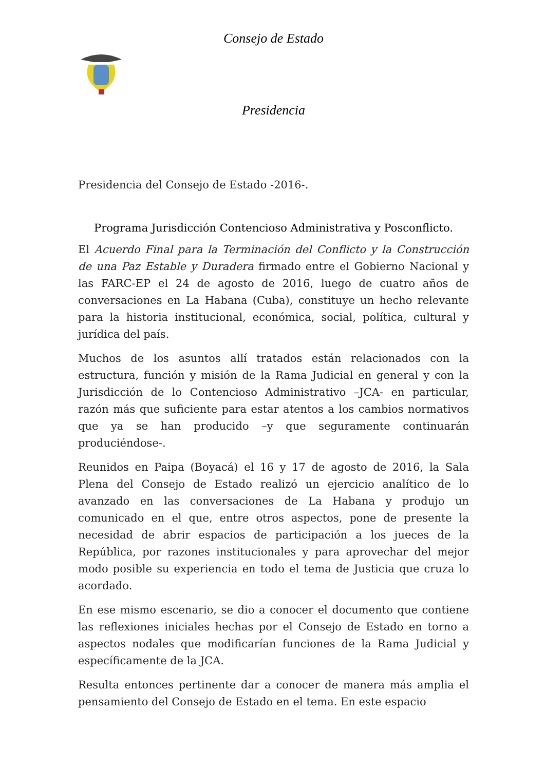Consejo de Estado
Presidencia
Presidencia del Consejo de Estado -2016-.
Programa Jurisdicción Contencioso Administrativa y Posconflicto.
El Acuerdo Final para la Terminación del Conflicto y la Construcción de una Paz Estable y Duradera firmado entre el Gobierno Nacional y las FARC-EP el 24 de agosto de 2016, luego de cuatro años de conversaciones en La Habana (Cuba), constituye un hecho relevante para la historia institucional, económica, social, política, cultural y jurídica del país.
Muchos de los asuntos allí tratados están relacionados con la estructura, función y misión de la Rama Judicial en general y con la Jurisdicción de lo Contencioso Administrativo –JCA- en particular, razón más que suficiente para estar atentos a los cambios normativos que ya se han producido –y que seguramente continuarán produciéndose-.
Reunidos en Paipa (Boyacá) el 16 y 17 de agosto de 2016, la Sala Plena del Consejo de Estado realizó un ejercicio analítico de lo avanzado en las conversaciones de La Habana y produjo un comunicado en el que, entre otros aspectos, pone de presente la necesidad de abrir espacios de participación a los jueces de la República, por razones institucionales y para aprovechar del mejor modo posible su experiencia en todo el tema de Justicia que cruza lo acordado.
En ese mismo escenario, se dio a conocer el documento que contiene las reflexiones iniciales hechas por el Consejo de Estado en torno a aspectos nodales que modificarían funciones de la Rama Judicial y específicamente de la JCA.
Resulta entonces pertinente dar a conocer de manera más amplia el pensamiento del Consejo de Estado en el tema. En este espacio